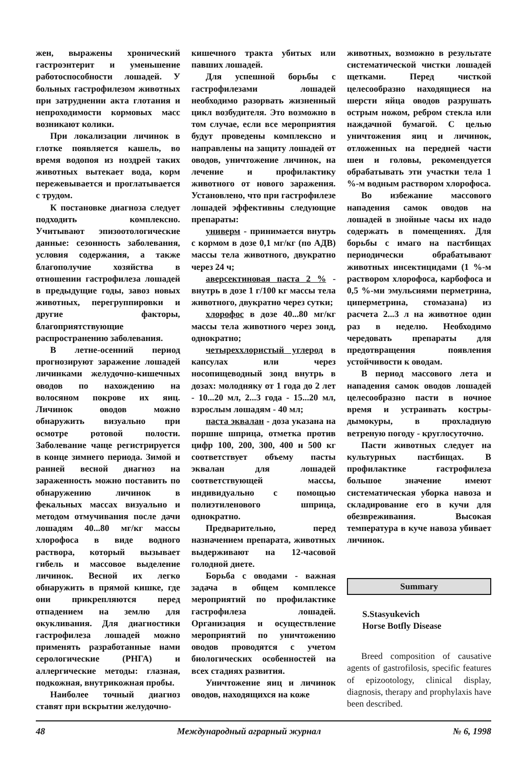жен, выражены хронический гастроэнтерит и уменьшение работоспособности лошадей. У больных гастрофилезом животных при затруднении акта глотания и непроходимости кормовых масс возникают колики.
При локализации личинок в глотке появляется кашель, во время водопоя из ноздрей таких животных вытекает вода, корм пережевывается и проглатывается с трудом.
К постановке диагноза следует подходить комплексно. Учитывают эпизоотологические данные: сезонность заболевания, условия содержания, а также благополучие хозяйства в отношении гастрофилеза лошадей в предыдущие годы, завоз новых животных, перегруппировки и другие факторы, благоприятствующие распространению заболевания.
В летне-осенний период прогнозируют заражение лошадей личинками желудочно-кишечных оводов по нахождению на волосяном покрове их яиц. Личинок оводов можно обнаружить визуально при осмотре ротовой полости. Заболевание чаще регистрируется в конце зимнего периода. Зимой и ранней весной диагноз на зараженность можно поставить по обнаружению личинок в фекальных массах визуально и методом отмучивания после дачи лошадям 40...80 мг/кг массы хлорофоса в виде водного раствора, который вызывает гибель и массовое выделение личинок. Весной их легко обнаружить в прямой кишке, где они прикрепляются перед отпадением на землю для окукливания. Для диагностики гастрофилеза лошадей можно применять разработанные нами серологические (РНГА) и аллергические методы: глазная, подкожная, внутрикожная пробы.
Наиболее точный диагноз ставят при вскрытии желудочно-
кишечного тракта убитых или павших лошадей.
Для успешной борьбы с гастрофилезами лошадей необходимо разорвать жизненный цикл возбудителя. Это возможно в том случае, если все мероприятия будут проведены комплексно и направлены на защиту лошадей от оводов, уничтожение личинок, на лечение и профилактику животного от нового заражения. Установлено, что при гастрофилезе лошадей эффективны следующие препараты:
универм - принимается внутрь с кормом в дозе 0,1 мг/кг (по АДВ) массы тела животного, двукратно через 24 ч;
аверсектиновая паста 2 % - внутрь в дозе 1 г/100 кг массы тела животного, двукратно через сутки;
хлорофос в дозе 40...80 мг/кг массы тела животного через зонд, однократно;
четыреххлористый углерод в капсулах или через носопищеводный зонд внутрь в дозах: молодняку от 1 года до 2 лет - 10...20 мл, 2...3 года - 15...20 мл, взрослым лошадям - 40 мл;
паста эквалан - доза указана на поршне шприца, отметка против цифр 100, 200, 300, 400 и 500 кг соответствует объему пасты эквалан для лошадей соответствующей массы, индивидуально с помощью полиэтиленового шприца, однократно.
Предварительно, перед назначением препарата, животных выдерживают на 12-часовой голодной диете.
Борьба с оводами - важная задача в общем комплексе мероприятий по профилактике гастрофилеза лошадей. Организация и осуществление мероприятий по уничтожению оводов проводятся с учетом биологических особенностей на всех стадиях развития.
Уничтожение яиц и личинок оводов, находящихся на коже
животных, возможно в результате систематической чистки лошадей щетками. Перед чисткой целесообразно находящиеся на шерсти яйца оводов разрушать острым ножом, ребром стекла или наждачной бумагой. С целью уничтожения яиц и личинок, отложенных на передней части шеи и головы, рекомендуется обрабатывать эти участки тела 1 %-м водным раствором хлорофоса.
Во избежание массового нападения самок оводов на лошадей в знойные часы их надо содержать в помещениях. Для борьбы с имаго на пастбищах периодически обрабатывают животных инсектицидами (1 %-м раствором хлорофоса, карбофоса и 0,5 %-ми эмульсиями перметрина, циперметрина, стомазана) из расчета 2...3 л на животное один раз в неделю. Необходимо чередовать препараты для предотвращения появления устойчивости к оводам.
В период массового лета и нападения самок оводов лошадей целесообразно пасти в ночное время и устраивать костры-дымокуры, в прохладную ветреную погоду - круглосуточно.
Пасти животных следует на культурных пастбищах. В профилактике гастрофилеза большое значение имеют систематическая уборка навоза и складирование его в кучи для обезвреживания. Высокая температура в куче навоза убивает личинок.
Summary
S.Stasyukevich
Horse Botfly Disease
Breed composition of causative agents of gastrofilosis, specific features of epizootology, clinical display, diagnosis, therapy and prophylaxis have been described.
48 Международный аграрный журнал № 6, 1998